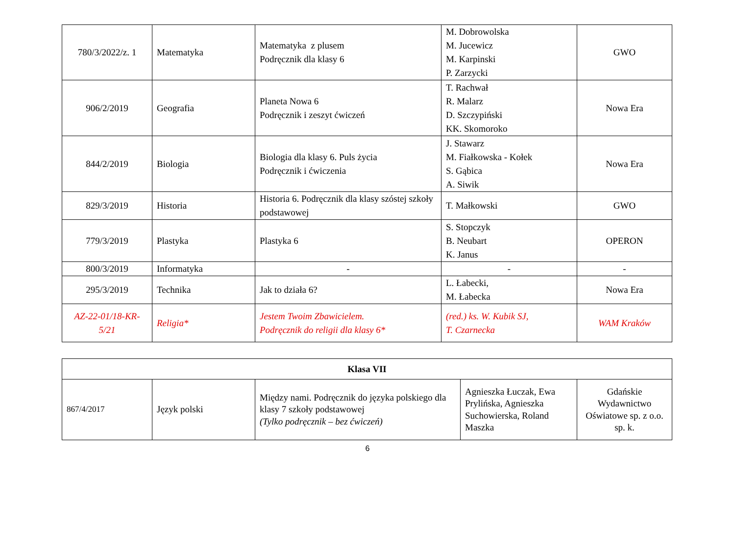| 780/3/2022/z. 1 | Matematyka | Matematyka z plusem Podręcznik dla klasy 6 | M. Dobrowolska M. Jucewicz M. Karpinski P. Zarzycki | GWO |
| 906/2/2019 | Geografia | Planeta Nowa 6 Podręcznik i zeszyt ćwiczeń | T. Rachwał R. Malarz D. Szczypiński KK. Skomoroko | Nowa Era |
| 844/2/2019 | Biologia | Biologia dla klasy 6. Puls życia Podręcznik i ćwiczenia | J. Stawarz M. Fiałkowska - Kołek S. Gąbica A. Siwik | Nowa Era |
| 829/3/2019 | Historia | Historia 6. Podręcznik dla klasy szóstej szkoły podstawowej | T. Małkowski | GWO |
| 779/3/2019 | Plastyka | Plastyka 6 | S. Stopczyk B. Neubart K. Janus | OPERON |
| 800/3/2019 | Informatyka | - | - | - |
| 295/3/2019 | Technika | Jak to działa 6? | L. Łabecki, M. Łabecka | Nowa Era |
| AZ-22-01/18-KR-5/21 | Religia* | Jestem Twoim Zbawicielem. Podręcznik do religii dla klasy 6* | (red.) ks. W. Kubik SJ, T. Czarnecka | WAM Kraków |
| Klasa VII | | | | |
| --- | --- | --- | --- | --- |
| 867/4/2017 | Język polski | Między nami. Podręcznik do języka polskiego dla klasy 7 szkoły podstawowej (Tylko podręcznik – bez ćwiczeń) | Agnieszka Łuczak, Ewa Prylińska, Agnieszka Suchowierska, Roland Maszka | Gdańskie Wydawnictwo Oświatowe sp. z o.o. sp. k. |
6